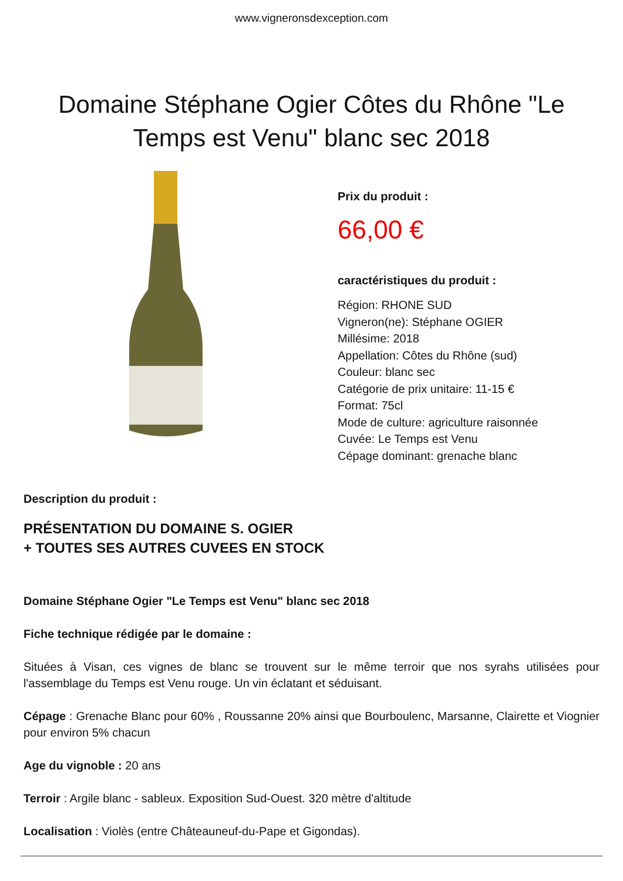www.vigneronsdexception.com
Domaine Stéphane Ogier Côtes du Rhône "Le Temps est Venu" blanc sec 2018
Prix du produit :
66,00 €
caractéristiques du produit :
Région: RHONE SUD
Vigneron(ne): Stéphane OGIER
Millésime: 2018
Appellation: Côtes du Rhône (sud)
Couleur: blanc sec
Catégorie de prix unitaire: 11-15 €
Format: 75cl
Mode de culture: agriculture raisonnée
Cuvée: Le Temps est Venu
Cépage dominant: grenache blanc
Description du produit :
PRÉSENTATION DU DOMAINE S. OGIER
+ TOUTES SES AUTRES CUVEES EN STOCK
Domaine Stéphane Ogier "Le Temps est Venu" blanc sec 2018
Fiche technique rédigée par le domaine :
Situées à Visan, ces vignes de blanc se trouvent sur le même terroir que nos syrahs utilisées pour l'assemblage du Temps est Venu rouge. Un vin éclatant et séduisant.
Cépage : Grenache Blanc pour 60% , Roussanne 20% ainsi que Bourboulenc, Marsanne, Clairette et Viognier pour environ 5% chacun
Age du vignoble : 20 ans
Terroir : Argile blanc - sableux. Exposition Sud-Ouest. 320 mètre d'altitude
Localisation : Violès (entre Châteauneuf-du-Pape et Gigondas).